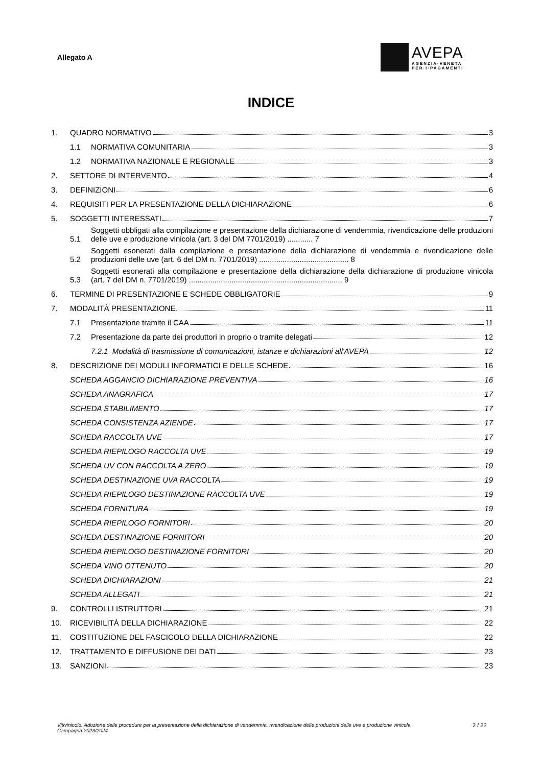Allegato A
AVEPA
AGENZIA·VENETA
PER·I·PAGAMENTI
INDICE
1. QUADRO NORMATIVO 3
1.1 NORMATIVA COMUNITARIA 3
1.2 NORMATIVA NAZIONALE E REGIONALE 3
2. SETTORE DI INTERVENTO 4
3. DEFINIZIONI 6
4. REQUISITI PER LA PRESENTAZIONE DELLA DICHIARAZIONE 6
5. SOGGETTI INTERESSATI 7
5.1 Soggetti obbligati alla compilazione e presentazione della dichiarazione di vendemmia, rivendicazione delle produzioni delle uve e produzione vinicola (art. 3 del DM 7701/2019) ............ 7
5.2 Soggetti esonerati dalla compilazione e presentazione della dichiarazione di vendemmia e rivendicazione delle produzioni delle uve (art. 6 del DM n. 7701/2019) .......................................... 8
5.3 Soggetti esonerati alla compilazione e presentazione della dichiarazione della dichiarazione di produzione vinicola (art. 7 del DM n. 7701/2019) ........................................................................ 9
6. TERMINE DI PRESENTAZIONE E SCHEDE OBBLIGATORIE 9
7. MODALITÀ PRESENTAZIONE 11
7.1 Presentazione tramite il CAA 11
7.2 Presentazione da parte dei produttori in proprio o tramite delegati 12
7.2.1 Modalità di trasmissione di comunicazioni, istanze e dichiarazioni all'AVEPA 12
8. DESCRIZIONE DEI MODULI INFORMATICI E DELLE SCHEDE 16
SCHEDA AGGANCIO DICHIARAZIONE PREVENTIVA 16
SCHEDA ANAGRAFICA 17
SCHEDA STABILIMENTO 17
SCHEDA CONSISTENZA AZIENDE 17
SCHEDA RACCOLTA UVE 17
SCHEDA RIEPILOGO RACCOLTA UVE 19
SCHEDA UV CON RACCOLTA A ZERO 19
SCHEDA DESTINAZIONE UVA RACCOLTA 19
SCHEDA RIEPILOGO DESTINAZIONE RACCOLTA UVE 19
SCHEDA FORNITURA 19
SCHEDA RIEPILOGO FORNITORI 20
SCHEDA DESTINAZIONE FORNITORI 20
SCHEDA RIEPILOGO DESTINAZIONE FORNITORI 20
SCHEDA VINO OTTENUTO 20
SCHEDA DICHIARAZIONI 21
SCHEDA ALLEGATI 21
9. CONTROLLI ISTRUTTORI 21
10. RICEVIBILITÀ DELLA DICHIARAZIONE 22
11. COSTITUZIONE DEL FASCICOLO DELLA DICHIARAZIONE 22
12. TRATTAMENTO E DIFFUSIONE DEI DATI 23
13. SANZIONI 23
Vitivinicolo. Adozione delle procedure per la presentazione della dichiarazione di vendemmia, rivendicazione delle produzioni delle uve e produzione vinicola. Campagna 2023/2024
2 / 23